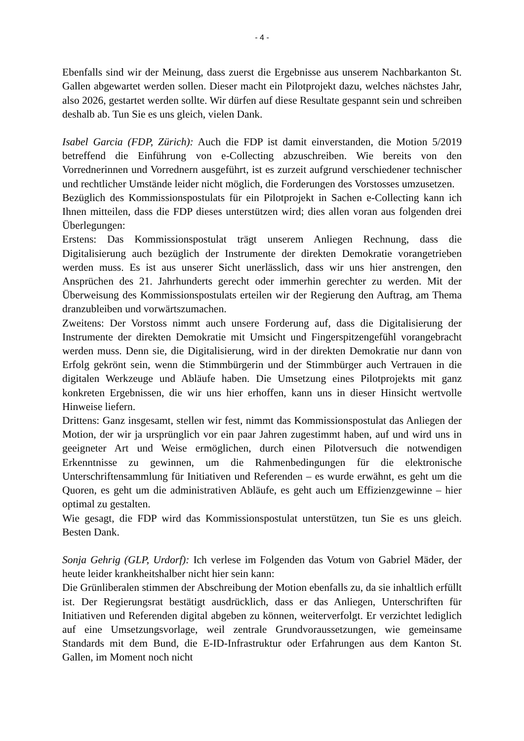- 4 -
Ebenfalls sind wir der Meinung, dass zuerst die Ergebnisse aus unserem Nachbarkanton St. Gallen abgewartet werden sollen. Dieser macht ein Pilotprojekt dazu, welches nächstes Jahr, also 2026, gestartet werden sollte. Wir dürfen auf diese Resultate gespannt sein und schreiben deshalb ab. Tun Sie es uns gleich, vielen Dank.
Isabel Garcia (FDP, Zürich): Auch die FDP ist damit einverstanden, die Motion 5/2019 betreffend die Einführung von e-Collecting abzuschreiben. Wie bereits von den Vorrednerinnen und Vorrednern ausgeführt, ist es zurzeit aufgrund verschiedener technischer und rechtlicher Umstände leider nicht möglich, die Forderungen des Vorstosses umzusetzen.
Bezüglich des Kommissionspostulats für ein Pilotprojekt in Sachen e-Collecting kann ich Ihnen mitteilen, dass die FDP dieses unterstützen wird; dies allen voran aus folgenden drei Überlegungen:
Erstens: Das Kommissionspostulat trägt unserem Anliegen Rechnung, dass die Digitalisierung auch bezüglich der Instrumente der direkten Demokratie vorangetrieben werden muss. Es ist aus unserer Sicht unerlässlich, dass wir uns hier anstrengen, den Ansprüchen des 21. Jahrhunderts gerecht oder immerhin gerechter zu werden. Mit der Überweisung des Kommissionspostulats erteilen wir der Regierung den Auftrag, am Thema dranzubleiben und vorwärtszumachen.
Zweitens: Der Vorstoss nimmt auch unsere Forderung auf, dass die Digitalisierung der Instrumente der direkten Demokratie mit Umsicht und Fingerspitzengefühl vorangebracht werden muss. Denn sie, die Digitalisierung, wird in der direkten Demokratie nur dann von Erfolg gekrönt sein, wenn die Stimmbürgerin und der Stimmbürger auch Vertrauen in die digitalen Werkzeuge und Abläufe haben. Die Umsetzung eines Pilotprojekts mit ganz konkreten Ergebnissen, die wir uns hier erhoffen, kann uns in dieser Hinsicht wertvolle Hinweise liefern.
Drittens: Ganz insgesamt, stellen wir fest, nimmt das Kommissionspostulat das Anliegen der Motion, der wir ja ursprünglich vor ein paar Jahren zugestimmt haben, auf und wird uns in geeigneter Art und Weise ermöglichen, durch einen Pilotversuch die notwendigen Erkenntnisse zu gewinnen, um die Rahmenbedingungen für die elektronische Unterschriftensammlung für Initiativen und Referenden – es wurde erwähnt, es geht um die Quoren, es geht um die administrativen Abläufe, es geht auch um Effizienzgewinne – hier optimal zu gestalten.
Wie gesagt, die FDP wird das Kommissionspostulat unterstützen, tun Sie es uns gleich. Besten Dank.
Sonja Gehrig (GLP, Urdorf): Ich verlese im Folgenden das Votum von Gabriel Mäder, der heute leider krankheitshalber nicht hier sein kann:
Die Grünliberalen stimmen der Abschreibung der Motion ebenfalls zu, da sie inhaltlich erfüllt ist. Der Regierungsrat bestätigt ausdrücklich, dass er das Anliegen, Unterschriften für Initiativen und Referenden digital abgeben zu können, weiterverfolgt. Er verzichtet lediglich auf eine Umsetzungsvorlage, weil zentrale Grundvoraussetzungen, wie gemeinsame Standards mit dem Bund, die E-ID-Infrastruktur oder Erfahrungen aus dem Kanton St. Gallen, im Moment noch nicht